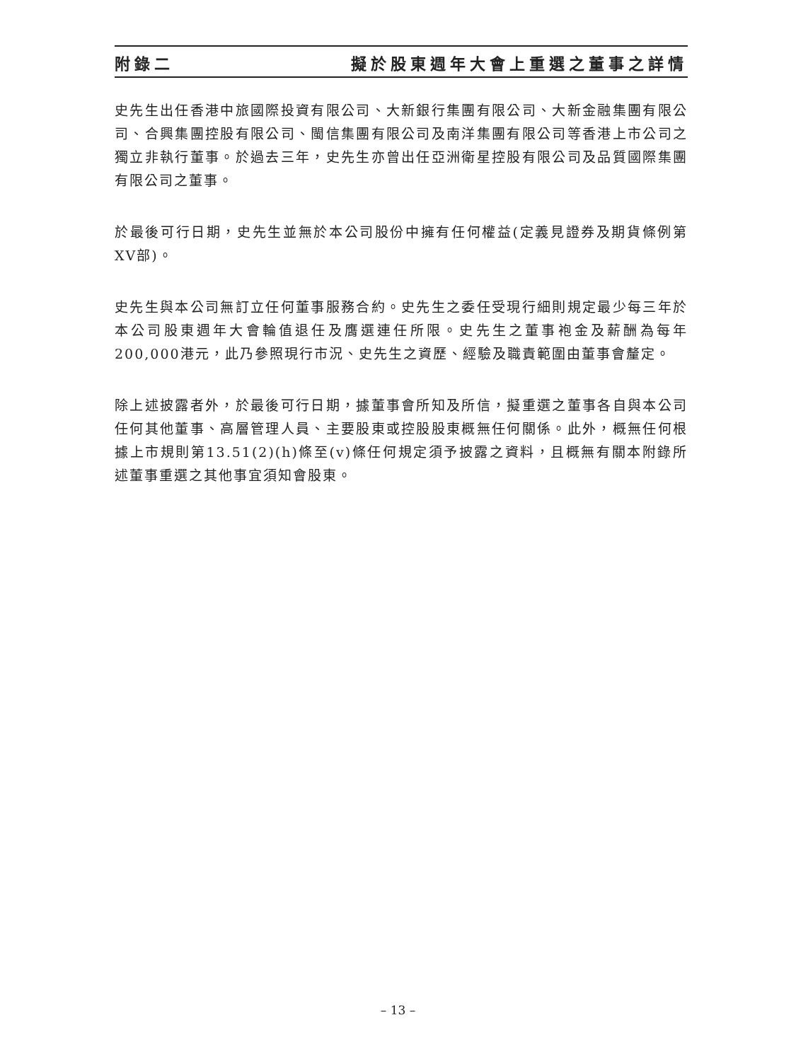附錄二 擬於股東週年大會上重選之董事之詳情
史先生出任香港中旅國際投資有限公司、大新銀行集團有限公司、大新金融集團有限公司、合興集團控股有限公司、閩信集團有限公司及南洋集團有限公司等香港上市公司之獨立非執行董事。於過去三年，史先生亦曾出任亞洲衛星控股有限公司及品質國際集團有限公司之董事。
於最後可行日期，史先生並無於本公司股份中擁有任何權益(定義見證券及期貨條例第XV部)。
史先生與本公司無訂立任何董事服務合約。史先生之委任受現行細則規定最少每三年於本公司股東週年大會輪值退任及膺選連任所限。史先生之董事袍金及薪酬為每年200,000港元，此乃參照現行市況、史先生之資歷、經驗及職責範圍由董事會釐定。
除上述披露者外，於最後可行日期，據董事會所知及所信，擬重選之董事各自與本公司任何其他董事、高層管理人員、主要股東或控股股東概無任何關係。此外，概無任何根據上市規則第13.51(2)(h)條至(v)條任何規定須予披露之資料，且概無有關本附錄所述董事重選之其他事宜須知會股東。
– 13 –